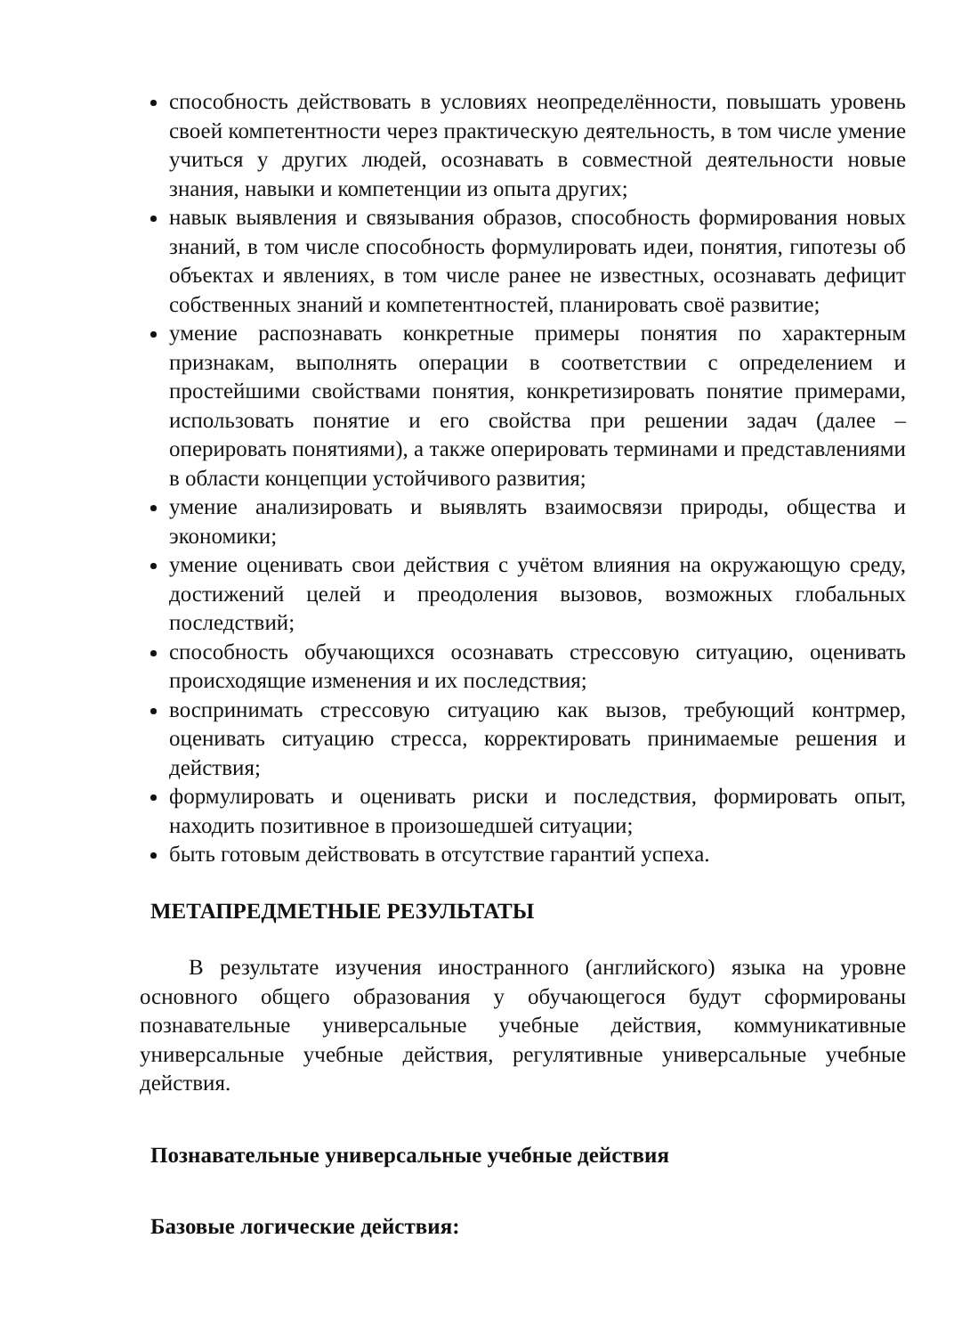способность действовать в условиях неопределённости, повышать уровень своей компетентности через практическую деятельность, в том числе умение учиться у других людей, осознавать в совместной деятельности новые знания, навыки и компетенции из опыта других;
навык выявления и связывания образов, способность формирования новых знаний, в том числе способность формулировать идеи, понятия, гипотезы об объектах и явлениях, в том числе ранее не известных, осознавать дефицит собственных знаний и компетентностей, планировать своё развитие;
умение распознавать конкретные примеры понятия по характерным признакам, выполнять операции в соответствии с определением и простейшими свойствами понятия, конкретизировать понятие примерами, использовать понятие и его свойства при решении задач (далее – оперировать понятиями), а также оперировать терминами и представлениями в области концепции устойчивого развития;
умение анализировать и выявлять взаимосвязи природы, общества и экономики;
умение оценивать свои действия с учётом влияния на окружающую среду, достижений целей и преодоления вызовов, возможных глобальных последствий;
способность обучающихся осознавать стрессовую ситуацию, оценивать происходящие изменения и их последствия;
воспринимать стрессовую ситуацию как вызов, требующий контрмер, оценивать ситуацию стресса, корректировать принимаемые решения и действия;
формулировать и оценивать риски и последствия, формировать опыт, находить позитивное в произошедшей ситуации;
быть готовым действовать в отсутствие гарантий успеха.
МЕТАПРЕДМЕТНЫЕ РЕЗУЛЬТАТЫ
В результате изучения иностранного (английского) языка на уровне основного общего образования у обучающегося будут сформированы познавательные универсальные учебные действия, коммуникативные универсальные учебные действия, регулятивные универсальные учебные действия.
Познавательные универсальные учебные действия
Базовые логические действия: